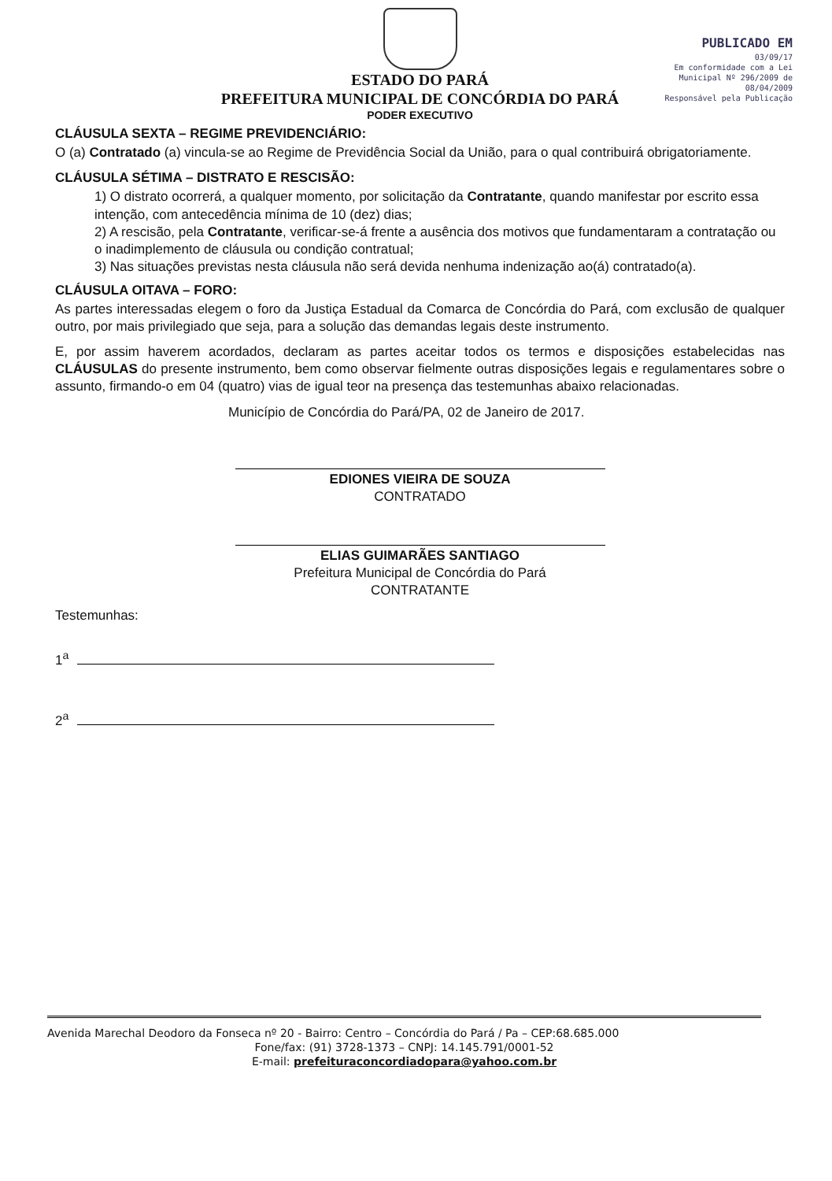PUBLICADO EM
03/09/17
Em conformidade com a Lei Municipal Nº 296/2009 de 08/04/2009
Responsável pela Publicação
ESTADO DO PARÁ
PREFEITURA MUNICIPAL DE CONCÓRDIA DO PARÁ
PODER EXECUTIVO
CLÁUSULA SEXTA – REGIME PREVIDENCIÁRIO:
O (a) Contratado (a) vincula-se ao Regime de Previdência Social da União, para o qual contribuirá obrigatoriamente.
CLÁUSULA SÉTIMA – DISTRATO E RESCISÃO:
1) O distrato ocorrerá, a qualquer momento, por solicitação da Contratante, quando manifestar por escrito essa intenção, com antecedência mínima de 10 (dez) dias;
2) A rescisão, pela Contratante, verificar-se-á frente a ausência dos motivos que fundamentaram a contratação ou o inadimplemento de cláusula ou condição contratual;
3) Nas situações previstas nesta cláusula não será devida nenhuma indenização ao(á) contratado(a).
CLÁUSULA OITAVA – FORO:
As partes interessadas elegem o foro da Justiça Estadual da Comarca de Concórdia do Pará, com exclusão de qualquer outro, por mais privilegiado que seja, para a solução das demandas legais deste instrumento.
E, por assim haverem acordados, declaram as partes aceitar todos os termos e disposições estabelecidas nas CLÁUSULAS do presente instrumento, bem como observar fielmente outras disposições legais e regulamentares sobre o assunto, firmando-o em 04 (quatro) vias de igual teor na presença das testemunhas abaixo relacionadas.
Município de Concórdia do Pará/PA, 02 de Janeiro de 2017.
EDIONES VIEIRA DE SOUZA
CONTRATADO
ELIAS GUIMARÃES SANTIAGO
Prefeitura Municipal de Concórdia do Pará
CONTRATANTE
Testemunhas:
1<sup>a</sup>
2<sup>a</sup>
Avenida Marechal Deodoro da Fonseca nº 20 - Bairro: Centro – Concórdia do Pará / Pa – CEP:68.685.000
Fone/fax: (91) 3728-1373 – CNPJ: 14.145.791/0001-52
E-mail: prefeituraconcordiadopara@yahoo.com.br